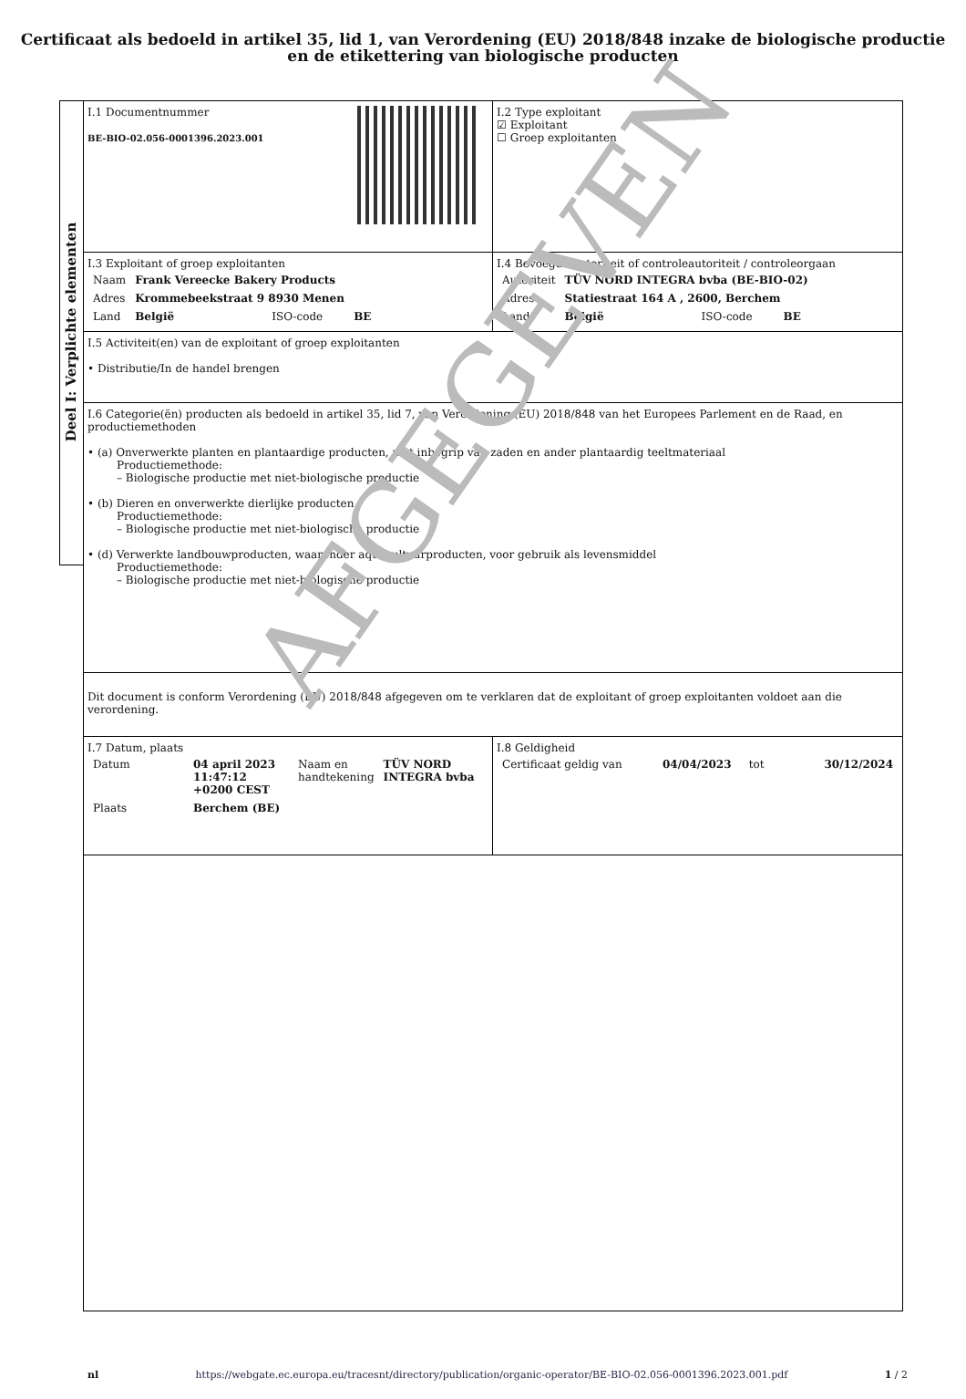Certificaat als bedoeld in artikel 35, lid 1, van Verordening (EU) 2018/848 inzake de biologische productie
en de etikettering van biologische producten
Deel I: Verplichte elementen
| I.1 Documentnummer BE-BIO-02.056-0001396.2023.001 | I.2 Type exploitant ☑ Exploitant ☐ Groep exploitanten |
| I.3 Exploitant of groep exploitanten / Naam / Frank Vereecke Bakery Products / / / / Adres / Krommebeekstraat 9 8930 Menen / / / / Land / België / ISO-code / BE / | I.4 Bevoegde autoriteit of controleautoriteit / controleorgaan / Autoriteit / TÜV NORD INTEGRA bvba (BE-BIO-02) / / / / Adres / Statiestraat 164 A , 2600, Berchem / / / / Land / België / ISO-code / BE / |
| I.5 Activiteit(en) van de exploitant of groep exploitanten • Distributie/In de handel brengen | |
| I.6 Categorie(ën) producten als bedoeld in artikel 35, lid 7, van Verordening (EU) 2018/848 van het Europees Parlement en de Raad, en productiemethoden • (a) Onverwerkte planten en plantaardige producten, met inbegrip van zaden en ander plantaardig teeltmateriaal Productiemethode: – Biologische productie met niet-biologische productie • (b) Dieren en onverwerkte dierlijke producten Productiemethode: – Biologische productie met niet-biologische productie • (d) Verwerkte landbouwproducten, waaronder aquacultuurproducten, voor gebruik als levensmiddel Productiemethode: – Biologische productie met niet-biologische productie | |
| Dit document is conform Verordening (EU) 2018/848 afgegeven om te verklaren dat de exploitant of groep exploitanten voldoet aan die verordening. | |
| I.7 Datum, plaats / Datum / 04 april 2023 11:47:12 +0200 CEST / Naam en handtekening / TÜV NORD INTEGRA bvba / / Plaats / Berchem (BE) / / / | I.8 Geldigheid / Certificaat geldig van / 04/04/2023 / tot / 30/12/2024 / |
AFGEGEVEN
nl https://webgate.ec.europa.eu/tracesnt/directory/publication/organic-operator/BE-BIO-02.056-0001396.2023.001.pdf 1 / 2